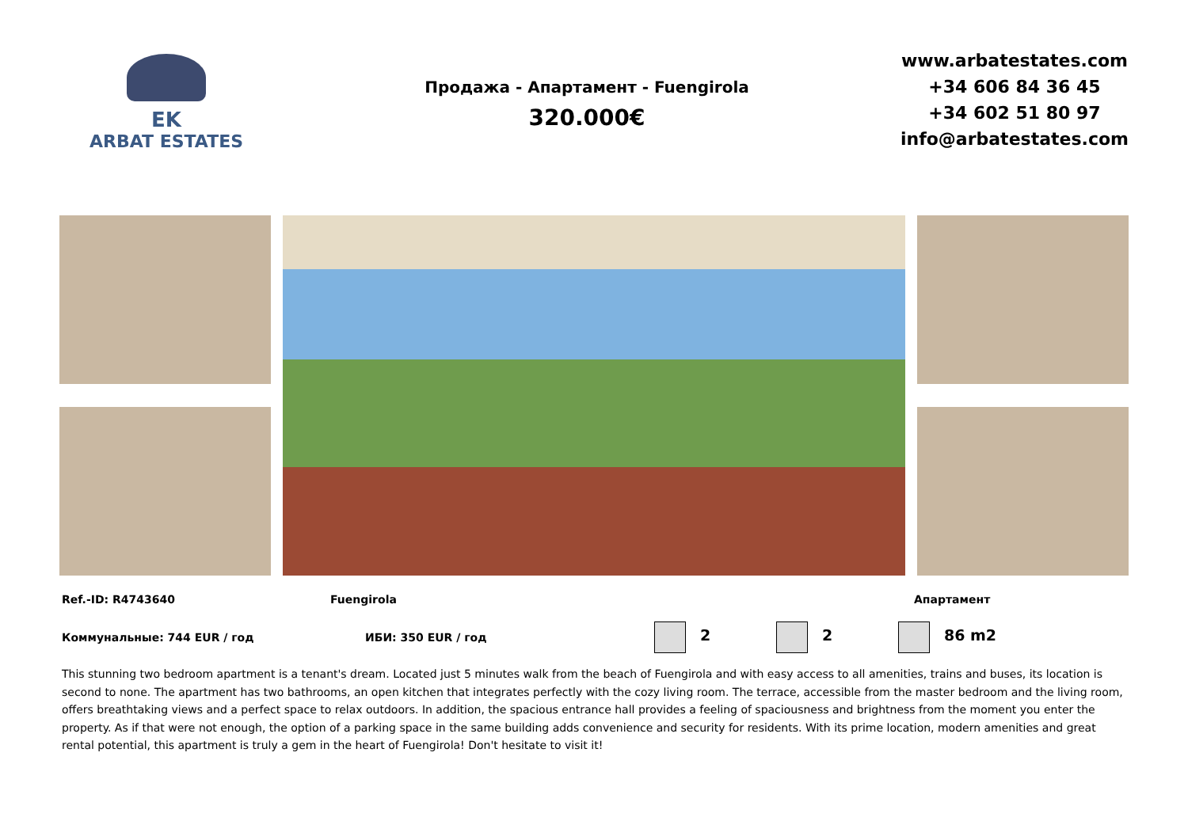EK
ARBAT ESTATES
Продажа - Апартамент - Fuengirola
320.000€
www.arbatestates.com
+34 606 84 36 45
+34 602 51 80 97
info@arbatestates.com
Ref.-ID: R4743640 Fuengirola Апартамент
Коммунальные: 744 EUR / год ИБИ: 350 EUR / год 2 2 86 m2
This stunning two bedroom apartment is a tenant's dream. Located just 5 minutes walk from the beach of Fuengirola and with easy access to all amenities, trains and buses, its location is second to none. The apartment has two bathrooms, an open kitchen that integrates perfectly with the cozy living room. The terrace, accessible from the master bedroom and the living room, offers breathtaking views and a perfect space to relax outdoors. In addition, the spacious entrance hall provides a feeling of spaciousness and brightness from the moment you enter the property. As if that were not enough, the option of a parking space in the same building adds convenience and security for residents. With its prime location, modern amenities and great rental potential, this apartment is truly a gem in the heart of Fuengirola! Don't hesitate to visit it!